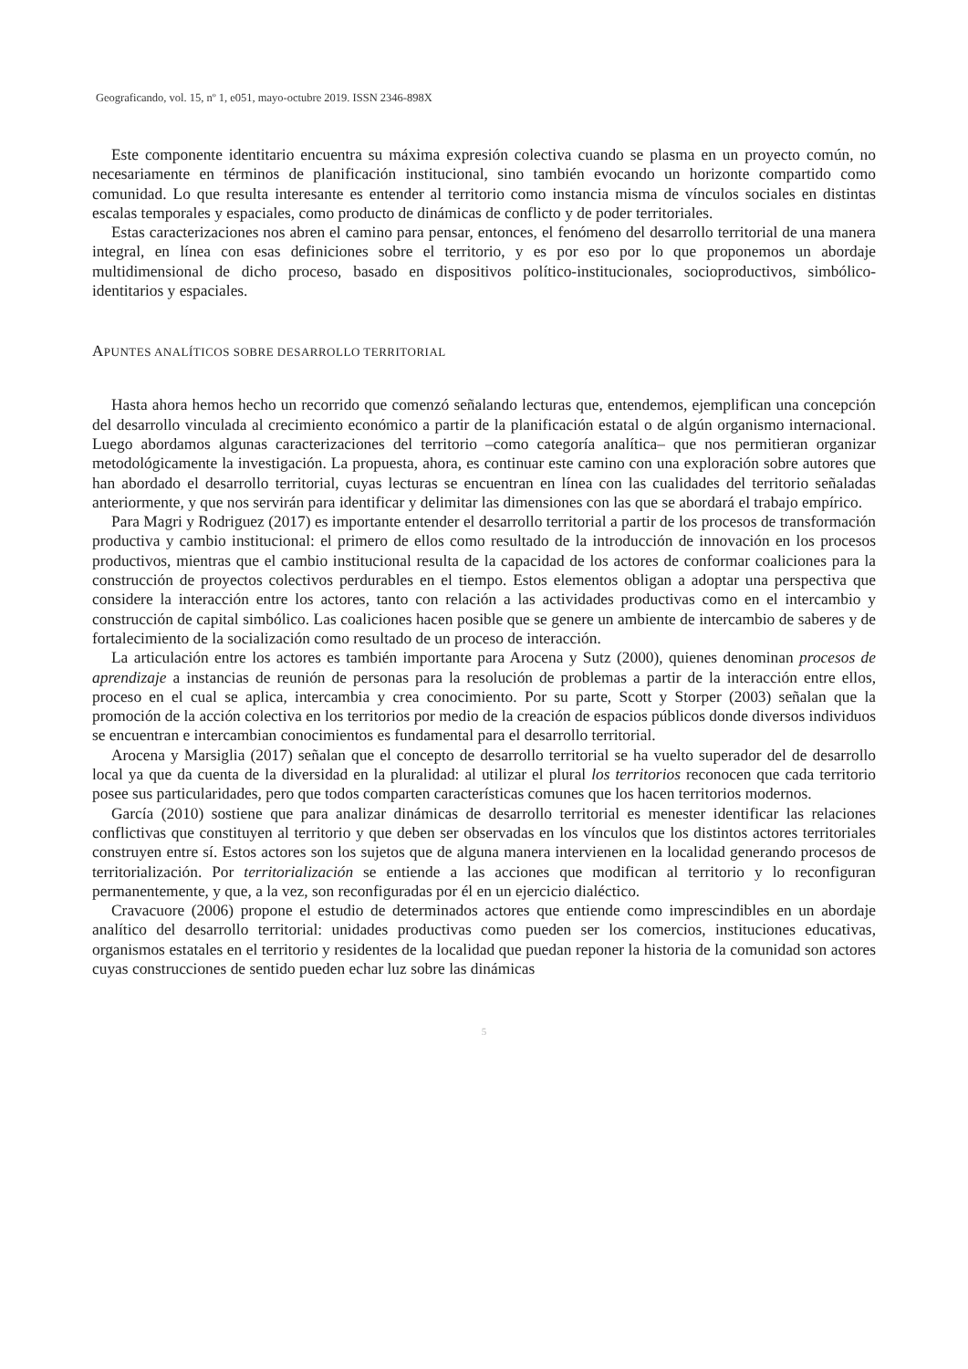Geograficando, vol. 15, nº 1, e051, mayo-octubre 2019. ISSN 2346-898X
Este componente identitario encuentra su máxima expresión colectiva cuando se plasma en un proyecto común, no necesariamente en términos de planificación institucional, sino también evocando un horizonte compartido como comunidad. Lo que resulta interesante es entender al territorio como instancia misma de vínculos sociales en distintas escalas temporales y espaciales, como producto de dinámicas de conflicto y de poder territoriales.
Estas caracterizaciones nos abren el camino para pensar, entonces, el fenómeno del desarrollo territorial de una manera integral, en línea con esas definiciones sobre el territorio, y es por eso por lo que proponemos un abordaje multidimensional de dicho proceso, basado en dispositivos político-institucionales, socioproductivos, simbólico-identitarios y espaciales.
APUNTES ANALÍTICOS SOBRE DESARROLLO TERRITORIAL
Hasta ahora hemos hecho un recorrido que comenzó señalando lecturas que, entendemos, ejemplifican una concepción del desarrollo vinculada al crecimiento económico a partir de la planificación estatal o de algún organismo internacional. Luego abordamos algunas caracterizaciones del territorio –como categoría analítica– que nos permitieran organizar metodológicamente la investigación. La propuesta, ahora, es continuar este camino con una exploración sobre autores que han abordado el desarrollo territorial, cuyas lecturas se encuentran en línea con las cualidades del territorio señaladas anteriormente, y que nos servirán para identificar y delimitar las dimensiones con las que se abordará el trabajo empírico.
Para Magri y Rodriguez (2017) es importante entender el desarrollo territorial a partir de los procesos de transformación productiva y cambio institucional: el primero de ellos como resultado de la introducción de innovación en los procesos productivos, mientras que el cambio institucional resulta de la capacidad de los actores de conformar coaliciones para la construcción de proyectos colectivos perdurables en el tiempo. Estos elementos obligan a adoptar una perspectiva que considere la interacción entre los actores, tanto con relación a las actividades productivas como en el intercambio y construcción de capital simbólico. Las coaliciones hacen posible que se genere un ambiente de intercambio de saberes y de fortalecimiento de la socialización como resultado de un proceso de interacción.
La articulación entre los actores es también importante para Arocena y Sutz (2000), quienes denominan procesos de aprendizaje a instancias de reunión de personas para la resolución de problemas a partir de la interacción entre ellos, proceso en el cual se aplica, intercambia y crea conocimiento. Por su parte, Scott y Storper (2003) señalan que la promoción de la acción colectiva en los territorios por medio de la creación de espacios públicos donde diversos individuos se encuentran e intercambian conocimientos es fundamental para el desarrollo territorial.
Arocena y Marsiglia (2017) señalan que el concepto de desarrollo territorial se ha vuelto superador del de desarrollo local ya que da cuenta de la diversidad en la pluralidad: al utilizar el plural los territorios reconocen que cada territorio posee sus particularidades, pero que todos comparten características comunes que los hacen territorios modernos.
García (2010) sostiene que para analizar dinámicas de desarrollo territorial es menester identificar las relaciones conflictivas que constituyen al territorio y que deben ser observadas en los vínculos que los distintos actores territoriales construyen entre sí. Estos actores son los sujetos que de alguna manera intervienen en la localidad generando procesos de territorialización. Por territorialización se entiende a las acciones que modifican al territorio y lo reconfiguran permanentemente, y que, a la vez, son reconfiguradas por él en un ejercicio dialéctico.
Cravacuore (2006) propone el estudio de determinados actores que entiende como imprescindibles en un abordaje analítico del desarrollo territorial: unidades productivas como pueden ser los comercios, instituciones educativas, organismos estatales en el territorio y residentes de la localidad que puedan reponer la historia de la comunidad son actores cuyas construcciones de sentido pueden echar luz sobre las dinámicas
5